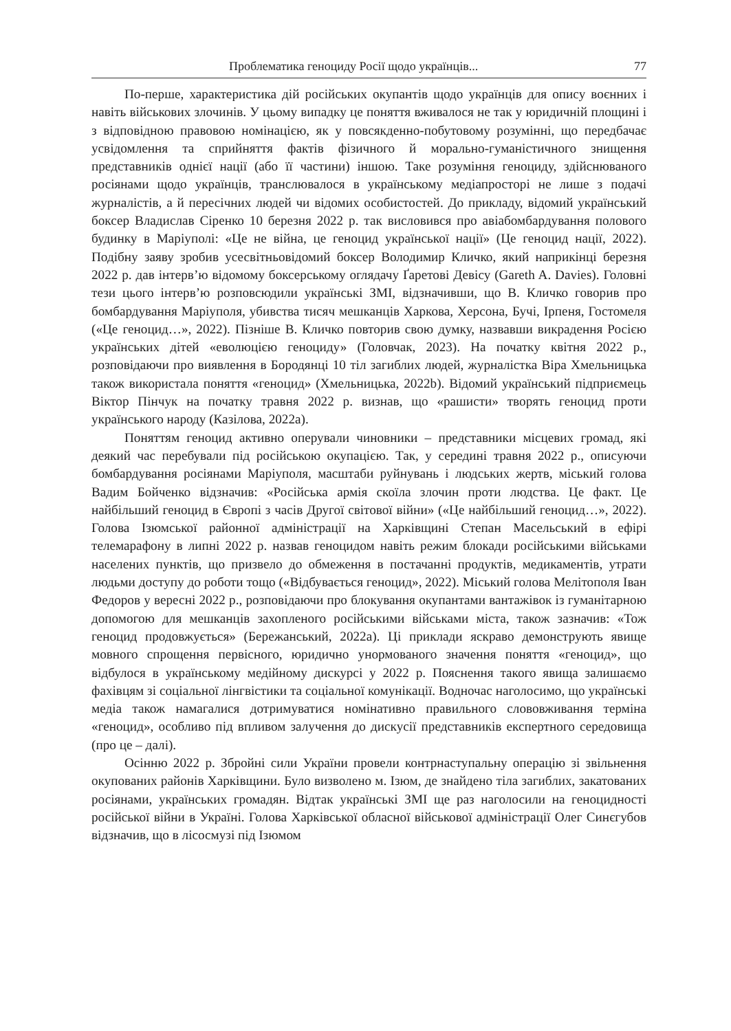Проблематика геноциду Росії щодо українців... 77
По-перше, характеристика дій російських окупантів щодо українців для опису воєнних і навіть військових злочинів. У цьому випадку це поняття вживалося не так у юридичній площині і з відповідною правовою номінацією, як у повсякденно-побутовому розумінні, що передбачає усвідомлення та сприйняття фактів фізичного й морально-гуманістичного знищення представників однієї нації (або її частини) іншою. Таке розуміння геноциду, здійснюваного росіянами щодо українців, транслювалося в українському медіапросторі не лише з подачі журналістів, а й пересічних людей чи відомих особистостей. До прикладу, відомий український боксер Владислав Сіренко 10 березня 2022 р. так висловився про авіабомбардування полового будинку в Маріуполі: «Це не війна, це геноцид української нації» (Це геноцид нації, 2022). Подібну заяву зробив усесвітньовідомий боксер Володимир Кличко, який наприкінці березня 2022 р. дав інтерв’ю відомому боксерському оглядачу Ґаретові Девісу (Gareth A. Davies). Головні тези цього інтерв’ю розповсюдили українські ЗМІ, відзначивши, що В. Кличко говорив про бомбардування Маріуполя, убивства тисяч мешканців Харкова, Херсона, Бучі, Ірпеня, Гостомеля («Це геноцид…», 2022). Пізніше В. Кличко повторив свою думку, назвавши викрадення Росією українських дітей «еволюцією геноциду» (Головчак, 2023). На початку квітня 2022 р., розповідаючи про виявлення в Бородянці 10 тіл загиблих людей, журналістка Віра Хмельницька також використала поняття «геноцид» (Хмельницька, 2022b). Відомий український підприємець Віктор Пінчук на початку травня 2022 р. визнав, що «рашисти» творять геноцид проти українського народу (Казілова, 2022a).
Поняттям геноцид активно оперували чиновники – представники місцевих громад, які деякий час перебували під російською окупацією. Так, у середині травня 2022 р., описуючи бомбардування росіянами Маріуполя, масштаби руйнувань і людських жертв, міський голова Вадим Бойченко відзначив: «Російська армія скоїла злочин проти людства. Це факт. Це найбільший геноцид в Європі з часів Другої світової війни» («Це найбільший геноцид…», 2022). Голова Ізюмської районної адміністрації на Харківщині Степан Масельський в ефірі телемарафону в липні 2022 р. назвав геноцидом навіть режим блокади російськими військами населених пунктів, що призвело до обмеження в постачанні продуктів, медикаментів, утрати людьми доступу до роботи тощо («Відбувається геноцид», 2022). Міський голова Мелітополя Іван Федоров у вересні 2022 р., розповідаючи про блокування окупантами вантажівок із гуманітарною допомогою для мешканців захопленого російськими військами міста, також зазначив: «Тож геноцид продовжується» (Бережанський, 2022a). Ці приклади яскраво демонструють явище мовного спрощення первісного, юридично унормованого значення поняття «геноцид», що відбулося в українському медійному дискурсі у 2022 р. Пояснення такого явища залишаємо фахівцям зі соціальної лінгвістики та соціальної комунікації. Водночас наголосимо, що українські медіа також намагалися дотримуватися номінативно правильного слововживання терміна «геноцид», особливо під впливом залучення до дискусії представників експертного середовища (про це – далі).
Осінню 2022 р. Збройні сили України провели контрнаступальну операцію зі звільнення окупованих районів Харківщини. Було визволено м. Ізюм, де знайдено тіла загиблих, закатованих росіянами, українських громадян. Відтак українські ЗМІ ще раз наголосили на геноцидності російської війни в Україні. Голова Харківської обласної військової адміністрації Олег Синєгубов відзначив, що в лісосмузі під Ізюмом